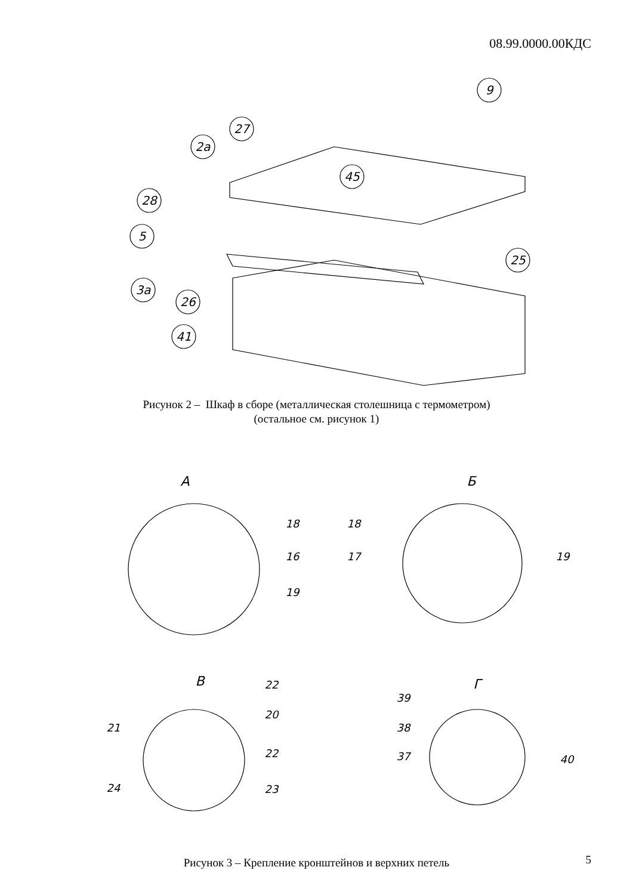08.99.0000.00КДС
9
27
2a
45
28
5
25
3a
26
41
Рисунок 2 – Шкаф в сборе (металлическая столешница с термометром)
(остальное см. рисунок 1)
А
Б
В
Г
18
16
19
18
17
19
22
20
21
22
24
23
39
38
37
40
Рисунок 3 – Крепление кронштейнов и верхних петель
5